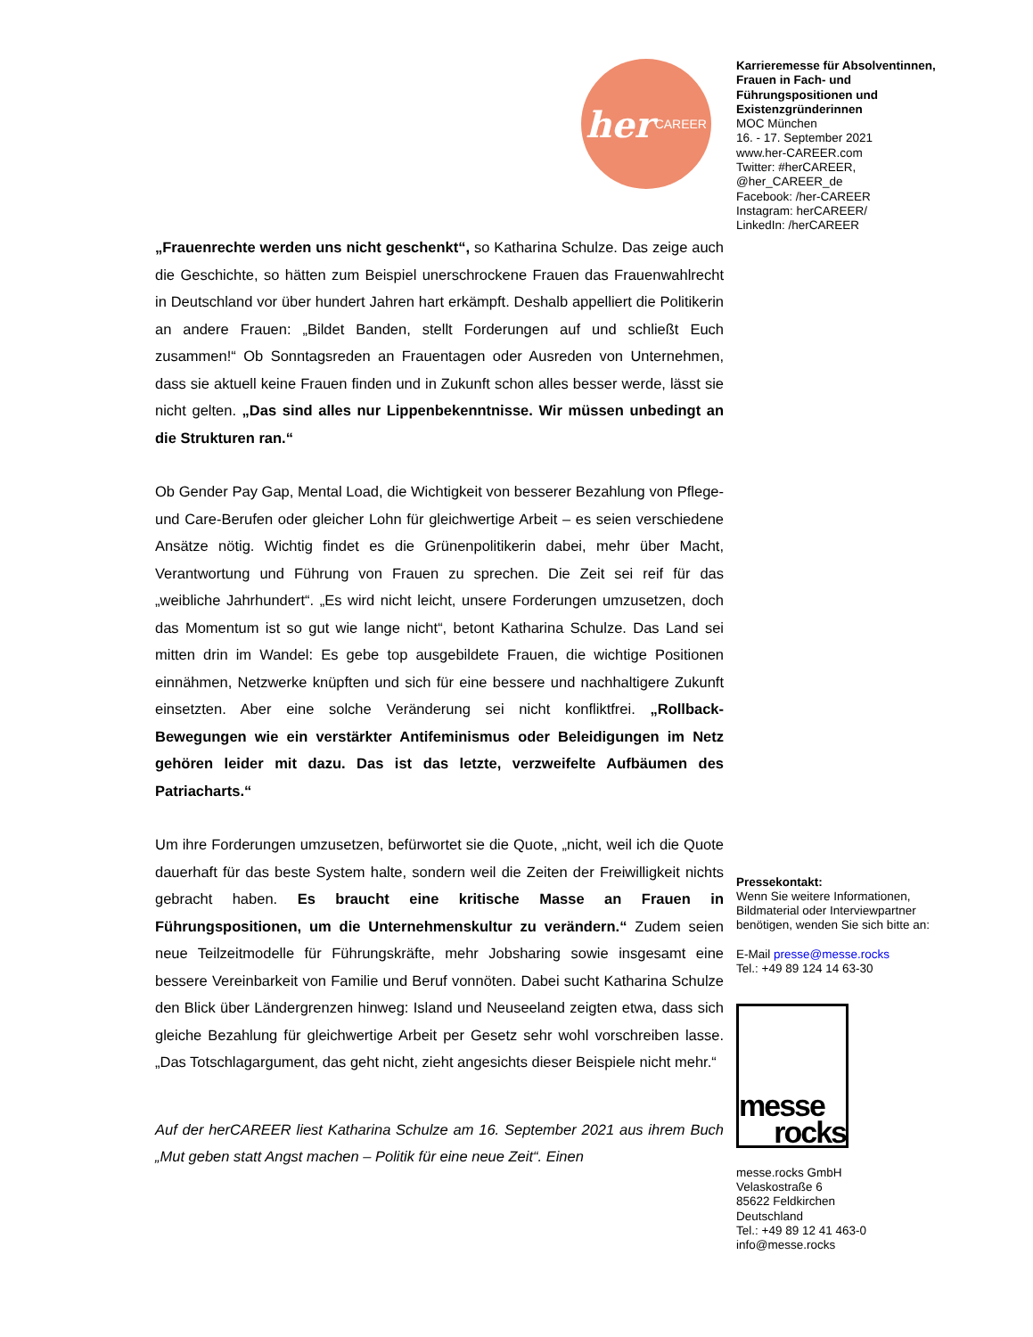her CAREER
Karrieremesse für Absolventinnen, Frauen in Fach- und Führungspositionen und Existenzgründerinnen
MOC München
16. - 17. September 2021
www.her-CAREER.com
Twitter: #herCAREER, @her_CAREER_de
Facebook: /her-CAREER
Instagram: herCAREER/
LinkedIn: /herCAREER
Pressekontakt:
Wenn Sie weitere Informationen, Bildmaterial oder Interviewpartner benötigen, wenden Sie sich bitte an:
E-Mail presse@messe.rocks
Tel.: +49 89 124 14 63-30
messe
rocks
messe.rocks GmbH
Velaskostraße 6
85622 Feldkirchen
Deutschland
Tel.: +49 89 12 41 463-0
info@messe.rocks
„Frauenrechte werden uns nicht geschenkt“, so Katharina Schulze. Das zeige auch die Geschichte, so hätten zum Beispiel unerschrockene Frauen das Frauenwahlrecht in Deutschland vor über hundert Jahren hart erkämpft. Deshalb appelliert die Politikerin an andere Frauen: „Bildet Banden, stellt Forderungen auf und schließt Euch zusammen!“ Ob Sonntagsreden an Frauentagen oder Ausreden von Unternehmen, dass sie aktuell keine Frauen finden und in Zukunft schon alles besser werde, lässt sie nicht gelten. „Das sind alles nur Lippenbekenntnisse. Wir müssen unbedingt an die Strukturen ran.“
Ob Gender Pay Gap, Mental Load, die Wichtigkeit von besserer Bezahlung von Pflege- und Care-Berufen oder gleicher Lohn für gleichwertige Arbeit – es seien verschiedene Ansätze nötig. Wichtig findet es die Grünenpolitikerin dabei, mehr über Macht, Verantwortung und Führung von Frauen zu sprechen. Die Zeit sei reif für das „weibliche Jahrhundert“. „Es wird nicht leicht, unsere Forderungen umzusetzen, doch das Momentum ist so gut wie lange nicht“, betont Katharina Schulze. Das Land sei mitten drin im Wandel: Es gebe top ausgebildete Frauen, die wichtige Positionen einnähmen, Netzwerke knüpften und sich für eine bessere und nachhaltigere Zukunft einsetzten. Aber eine solche Veränderung sei nicht konfliktfrei. „Rollback-Bewegungen wie ein verstärkter Antifeminismus oder Beleidigungen im Netz gehören leider mit dazu. Das ist das letzte, verzweifelte Aufbäumen des Patriacharts.“
Um ihre Forderungen umzusetzen, befürwortet sie die Quote, „nicht, weil ich die Quote dauerhaft für das beste System halte, sondern weil die Zeiten der Freiwilligkeit nichts gebracht haben. Es braucht eine kritische Masse an Frauen in Führungspositionen, um die Unternehmenskultur zu verändern.“ Zudem seien neue Teilzeitmodelle für Führungskräfte, mehr Jobsharing sowie insgesamt eine bessere Vereinbarkeit von Familie und Beruf vonnöten. Dabei sucht Katharina Schulze den Blick über Ländergrenzen hinweg: Island und Neuseeland zeigten etwa, dass sich gleiche Bezahlung für gleichwertige Arbeit per Gesetz sehr wohl vorschreiben lasse. „Das Totschlagargument, das geht nicht, zieht angesichts dieser Beispiele nicht mehr.“
Auf der herCAREER liest Katharina Schulze am 16. September 2021 aus ihrem Buch „Mut geben statt Angst machen – Politik für eine neue Zeit“. Einen